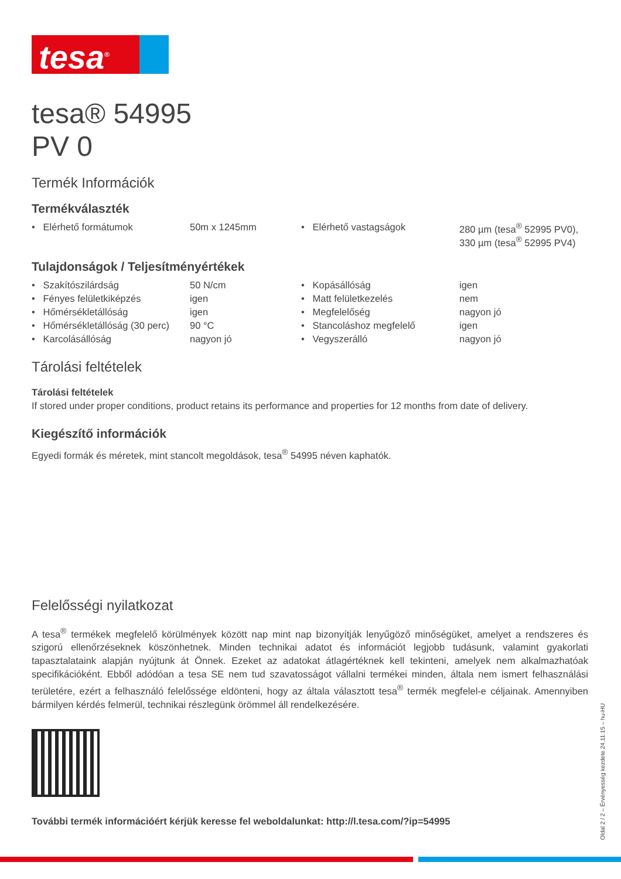tesa<sup>®</sup>
tesa® 54995
PV 0
Termék Információk
Termékválaszték
| • Elérhető formátumok | 50m x 1245mm | • Elérhető vastagságok | 280 µm (tesa<sup>®</sup> 52995 PV0), 330 µm (tesa<sup>®</sup> 52995 PV4) |
Tulajdonságok / Teljesítményértékek
| • Szakítószilárdság | 50 N/cm | • Kopásállóság | igen |
| • Fényes felületkiképzés | igen | • Matt felületkezelés | nem |
| • Hőmérsékletállóság | igen | • Megfelelőség | nagyon jó |
| • Hőmérsékletállóság (30 perc) | 90 °C | • Stancoláshoz megfelelő | igen |
| • Karcolásállóság | nagyon jó | • Vegyszerálló | nagyon jó |
Tárolási feltételek
Tárolási feltételek
If stored under proper conditions, product retains its performance and properties for 12 months from date of delivery.
Kiegészítő információk
Egyedi formák és méretek, mint stancolt megoldások, tesa<sup>®</sup> 54995 néven kaphatók.
Felelősségi nyilatkozat
A tesa<sup>®</sup> termékek megfelelő körülmények között nap mint nap bizonyítják lenyűgöző minőségüket, amelyet a rendszeres és szigorú ellenőrzéseknek köszönhetnek. Minden technikai adatot és információt legjobb tudásunk, valamint gyakorlati tapasztalataink alapján nyújtunk át Önnek. Ezeket az adatokat átlagértéknek kell tekinteni, amelyek nem alkalmazhatóak specifikációként. Ebből adódóan a tesa SE nem tud szavatosságot vállalni termékei minden, általa nem ismert felhasználási területére, ezért a felhasználó felelőssége eldönteni, hogy az általa választott tesa<sup>®</sup> termék megfelel-e céljainak. Amennyiben bármilyen kérdés felmerül, technikai részlegünk örömmel áll rendelkezésére.
További termék információért kérjük keresse fel weboldalunkat: http://l.tesa.com/?ip=54995
Oldal 2 / 2 – Érvényesség kezdete 24.11.15 – hu-HU